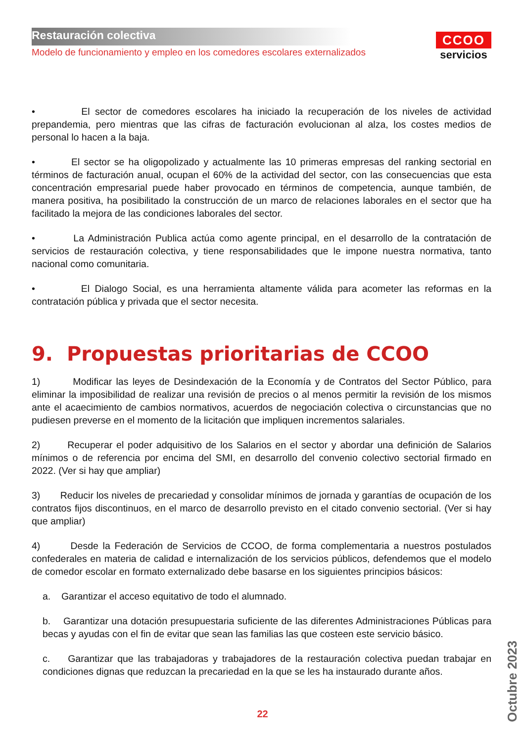Restauración colectiva
Modelo de funcionamiento y empleo en los comedores escolares externalizados
CCOO
servicios
• El sector de comedores escolares ha iniciado la recuperación de los niveles de actividad prepandemia, pero mientras que las cifras de facturación evolucionan al alza, los costes medios de personal lo hacen a la baja.
• El sector se ha oligopolizado y actualmente las 10 primeras empresas del ranking sectorial en términos de facturación anual, ocupan el 60% de la actividad del sector, con las consecuencias que esta concentración empresarial puede haber provocado en términos de competencia, aunque también, de manera positiva, ha posibilitado la construcción de un marco de relaciones laborales en el sector que ha facilitado la mejora de las condiciones laborales del sector.
• La Administración Publica actúa como agente principal, en el desarrollo de la contratación de servicios de restauración colectiva, y tiene responsabilidades que le impone nuestra normativa, tanto nacional como comunitaria.
• El Dialogo Social, es una herramienta altamente válida para acometer las reformas en la contratación pública y privada que el sector necesita.
9. Propuestas prioritarias de CCOO
1) Modificar las leyes de Desindexación de la Economía y de Contratos del Sector Público, para eliminar la imposibilidad de realizar una revisión de precios o al menos permitir la revisión de los mismos ante el acaecimiento de cambios normativos, acuerdos de negociación colectiva o circunstancias que no pudiesen preverse en el momento de la licitación que impliquen incrementos salariales.
2) Recuperar el poder adquisitivo de los Salarios en el sector y abordar una definición de Salarios mínimos o de referencia por encima del SMI, en desarrollo del convenio colectivo sectorial firmado en 2022. (Ver si hay que ampliar)
3) Reducir los niveles de precariedad y consolidar mínimos de jornada y garantías de ocupación de los contratos fijos discontinuos, en el marco de desarrollo previsto en el citado convenio sectorial. (Ver si hay que ampliar)
4) Desde la Federación de Servicios de CCOO, de forma complementaria a nuestros postulados confederales en materia de calidad e internalización de los servicios públicos, defendemos que el modelo de comedor escolar en formato externalizado debe basarse en los siguientes principios básicos:
a. Garantizar el acceso equitativo de todo el alumnado.
b. Garantizar una dotación presupuestaria suficiente de las diferentes Administraciones Públicas para becas y ayudas con el fin de evitar que sean las familias las que costeen este servicio básico.
c. Garantizar que las trabajadoras y trabajadores de la restauración colectiva puedan trabajar en condiciones dignas que reduzcan la precariedad en la que se les ha instaurado durante años.
22
Octubre 2023